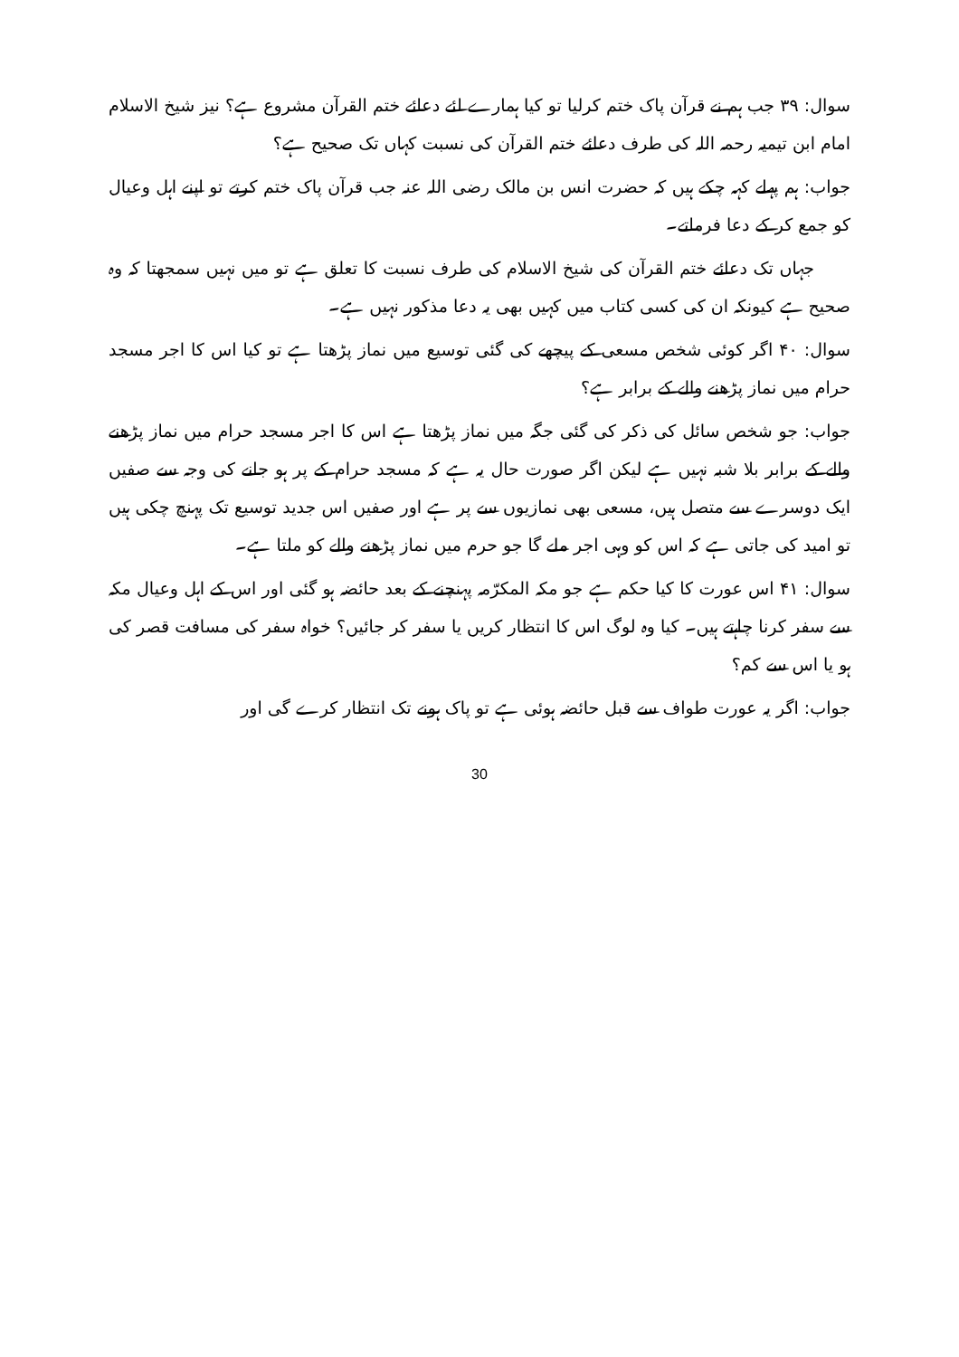سوال: ۳۹ جب ہم نے قرآن پاک ختم کرلیا تو کیا ہمارے لئے دعائے ختم القرآن مشروع ہے؟ نیز شیخ الاسلام امام ابن تیمیہ رحمہ اللہ کی طرف دعائے ختم القرآن کی نسبت کہاں تک صحیح ہے؟
جواب: ہم پہلے کہہ چکے ہیں کہ حضرت انس بن مالک رضی اللہ عنہ جب قرآن پاک ختم کرتے تو اپنے اہل وعیال کو جمع کر کے دعا فرماتے۔
جہاں تک دعائے ختم القرآن کی شیخ الاسلام کی طرف نسبت کا تعلق ہے تو میں نہیں سمجھتا کہ وہ صحیح ہے کیونکہ ان کی کسی کتاب میں کہیں بھی یہ دعا مذکور نہیں ہے۔
سوال: ۴۰ اگر کوئی شخص مسعی کے پیچھے کی گئی توسیع میں نماز پڑھتا ہے تو کیا اس کا اجر مسجد حرام میں نماز پڑھنے والے کے برابر ہے؟
جواب: جو شخص سائل کی ذکر کی گئی جگہ میں نماز پڑھتا ہے اس کا اجر مسجد حرام میں نماز پڑھنے والے کے برابر بلا شبہ نہیں ہے لیکن اگر صورت حال یہ ہے کہ مسجد حرام کے پر ہو جانے کی وجہ سے صفیں ایک دوسرے سے متصل ہیں، مسعی بھی نمازیوں سے پر ہے اور صفیں اس جدید توسیع تک پہنچ چکی ہیں تو امید کی جاتی ہے کہ اس کو وہی اجر ملے گا جو حرم میں نماز پڑھنے والے کو ملتا ہے۔
سوال: ۴۱ اس عورت کا کیا حکم ہے جو مکہ المکرّمہ پہنچنے کے بعد حائضہ ہو گئی اور اس کے اہل وعیال مکہ سے سفر کرنا چاہتے ہیں۔ کیا وہ لوگ اس کا انتظار کریں یا سفر کر جائیں؟ خواہ سفر کی مسافت قصر کی ہو یا اس سے کم؟
جواب: اگر یہ عورت طواف سے قبل حائضہ ہوئی ہے تو پاک ہونے تک انتظار کرے گی اور
30